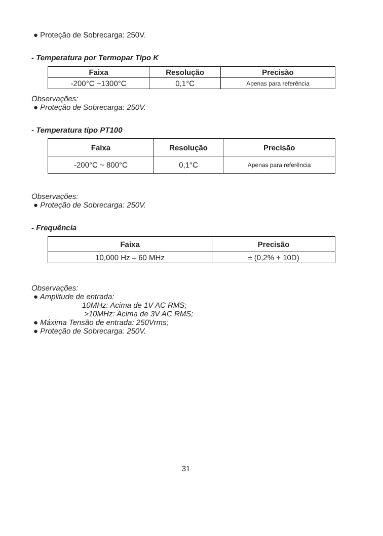● Proteção de Sobrecarga: 250V.
- Temperatura por Termopar Tipo K
| Faixa | Resolução | Precisão |
| --- | --- | --- |
| -200°C ~1300°C | 0,1°C | Apenas para referência |
Observações:
● Proteção de Sobrecarga: 250V.
- Temperatura tipo PT100
| Faixa | Resolução | Precisão |
| --- | --- | --- |
| -200°C ~ 800°C | 0,1°C | Apenas para referência |
Observações:
● Proteção de Sobrecarga: 250V.
- Frequência
| Faixa | Precisão |
| --- | --- |
| 10,000 Hz – 60 MHz | ± (0,2% + 10D) |
Observações:
● Amplitude de entrada:
10MHz: Acima de 1V AC RMS;
>10MHz: Acima de 3V AC RMS;
● Máxima Tensão de entrada: 250Vrms;
● Proteção de Sobrecarga: 250V.
31